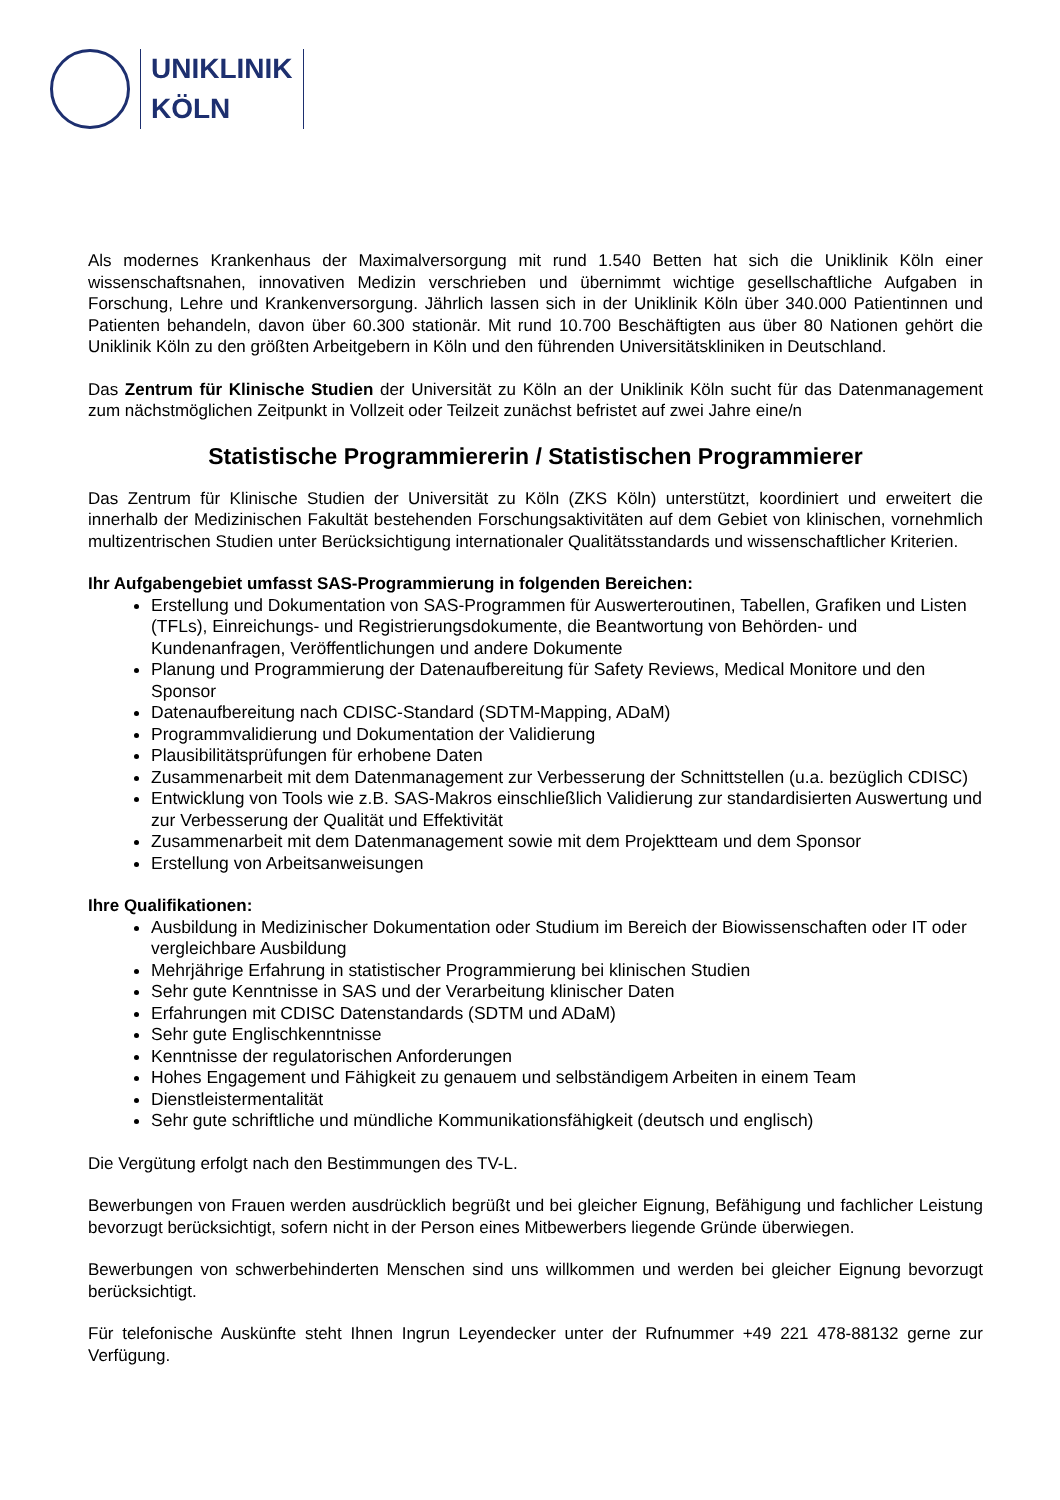UNIKLINIK
KÖLN
Als modernes Krankenhaus der Maximalversorgung mit rund 1.540 Betten hat sich die Uniklinik Köln einer wissenschaftsnahen, innovativen Medizin verschrieben und übernimmt wichtige gesellschaftliche Aufgaben in Forschung, Lehre und Krankenversorgung. Jährlich lassen sich in der Uniklinik Köln über 340.000 Patientinnen und Patienten behandeln, davon über 60.300 stationär. Mit rund 10.700 Beschäftigten aus über 80 Nationen gehört die Uniklinik Köln zu den größten Arbeitgebern in Köln und den führenden Universitätskliniken in Deutschland.
Das Zentrum für Klinische Studien der Universität zu Köln an der Uniklinik Köln sucht für das Datenmanagement zum nächstmöglichen Zeitpunkt in Vollzeit oder Teilzeit zunächst befristet auf zwei Jahre eine/n
Statistische Programmiererin / Statistischen Programmierer
Das Zentrum für Klinische Studien der Universität zu Köln (ZKS Köln) unterstützt, koordiniert und erweitert die innerhalb der Medizinischen Fakultät bestehenden Forschungsaktivitäten auf dem Gebiet von klinischen, vornehmlich multizentrischen Studien unter Berücksichtigung internationaler Qualitätsstandards und wissenschaftlicher Kriterien.
Ihr Aufgabengebiet umfasst SAS-Programmierung in folgenden Bereichen:
Erstellung und Dokumentation von SAS-Programmen für Auswerteroutinen, Tabellen, Grafiken und Listen (TFLs), Einreichungs- und Registrierungsdokumente, die Beantwortung von Behörden- und Kundenanfragen, Veröffentlichungen und andere Dokumente
Planung und Programmierung der Datenaufbereitung für Safety Reviews, Medical Monitore und den Sponsor
Datenaufbereitung nach CDISC-Standard (SDTM-Mapping, ADaM)
Programmvalidierung und Dokumentation der Validierung
Plausibilitätsprüfungen für erhobene Daten
Zusammenarbeit mit dem Datenmanagement zur Verbesserung der Schnittstellen (u.a. bezüglich CDISC)
Entwicklung von Tools wie z.B. SAS-Makros einschließlich Validierung zur standardisierten Auswertung und zur Verbesserung der Qualität und Effektivität
Zusammenarbeit mit dem Datenmanagement sowie mit dem Projektteam und dem Sponsor
Erstellung von Arbeitsanweisungen
Ihre Qualifikationen:
Ausbildung in Medizinischer Dokumentation oder Studium im Bereich der Biowissenschaften oder IT oder vergleichbare Ausbildung
Mehrjährige Erfahrung in statistischer Programmierung bei klinischen Studien
Sehr gute Kenntnisse in SAS und der Verarbeitung klinischer Daten
Erfahrungen mit CDISC Datenstandards (SDTM und ADaM)
Sehr gute Englischkenntnisse
Kenntnisse der regulatorischen Anforderungen
Hohes Engagement und Fähigkeit zu genauem und selbständigem Arbeiten in einem Team
Dienstleistermentalität
Sehr gute schriftliche und mündliche Kommunikationsfähigkeit (deutsch und englisch)
Die Vergütung erfolgt nach den Bestimmungen des TV-L.
Bewerbungen von Frauen werden ausdrücklich begrüßt und bei gleicher Eignung, Befähigung und fachlicher Leistung bevorzugt berücksichtigt, sofern nicht in der Person eines Mitbewerbers liegende Gründe überwiegen.
Bewerbungen von schwerbehinderten Menschen sind uns willkommen und werden bei gleicher Eignung bevorzugt berücksichtigt.
Für telefonische Auskünfte steht Ihnen Ingrun Leyendecker unter der Rufnummer +49 221 478-88132 gerne zur Verfügung.